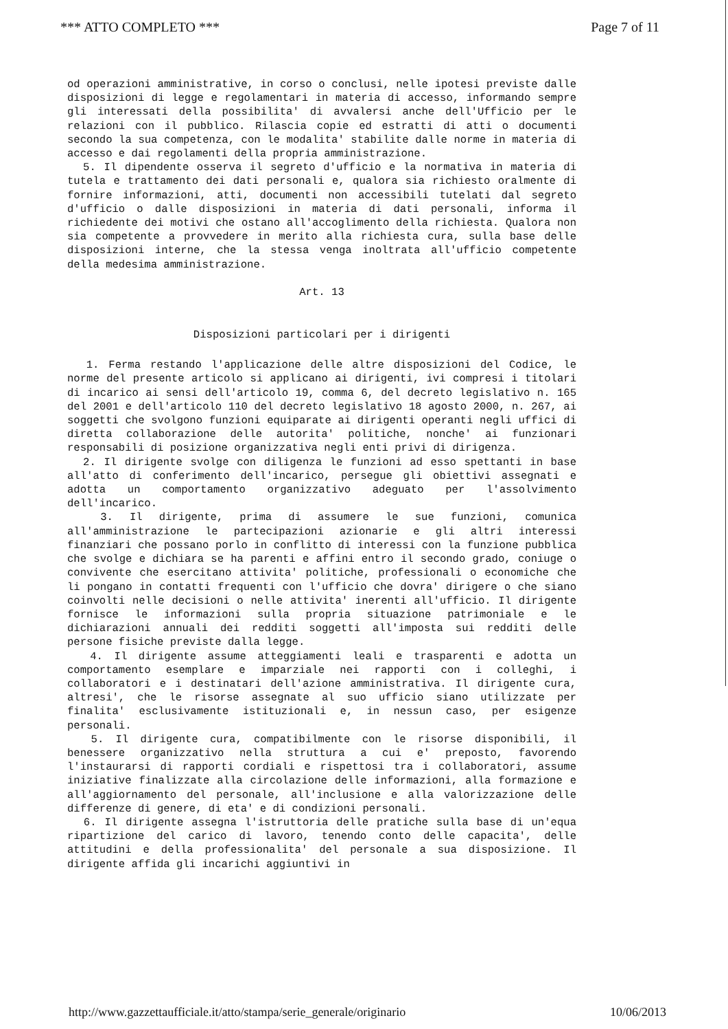*** ATTO COMPLETO *** Page 7 of 11
od operazioni amministrative, in corso o conclusi, nelle ipotesi previste dalle disposizioni di legge e regolamentari in materia di accesso, informando sempre gli interessati della possibilita' di avvalersi anche dell'Ufficio per le relazioni con il pubblico. Rilascia copie ed estratti di atti o documenti secondo la sua competenza, con le modalita' stabilite dalle norme in materia di accesso e dai regolamenti della propria amministrazione.
5. Il dipendente osserva il segreto d'ufficio e la normativa in materia di tutela e trattamento dei dati personali e, qualora sia richiesto oralmente di fornire informazioni, atti, documenti non accessibili tutelati dal segreto d'ufficio o dalle disposizioni in materia di dati personali, informa il richiedente dei motivi che ostano all'accoglimento della richiesta. Qualora non sia competente a provvedere in merito alla richiesta cura, sulla base delle disposizioni interne, che la stessa venga inoltrata all'ufficio competente della medesima amministrazione.
Art. 13
Disposizioni particolari per i dirigenti
1. Ferma restando l'applicazione delle altre disposizioni del Codice, le norme del presente articolo si applicano ai dirigenti, ivi compresi i titolari di incarico ai sensi dell'articolo 19, comma 6, del decreto legislativo n. 165 del 2001 e dell'articolo 110 del decreto legislativo 18 agosto 2000, n. 267, ai soggetti che svolgono funzioni equiparate ai dirigenti operanti negli uffici di diretta collaborazione delle autorita' politiche, nonche' ai funzionari responsabili di posizione organizzativa negli enti privi di dirigenza.
2. Il dirigente svolge con diligenza le funzioni ad esso spettanti in base all'atto di conferimento dell'incarico, persegue gli obiettivi assegnati e adotta un comportamento organizzativo adeguato per l'assolvimento dell'incarico.
3. Il dirigente, prima di assumere le sue funzioni, comunica all'amministrazione le partecipazioni azionarie e gli altri interessi finanziari che possano porlo in conflitto di interessi con la funzione pubblica che svolge e dichiara se ha parenti e affini entro il secondo grado, coniuge o convivente che esercitano attivita' politiche, professionali o economiche che li pongano in contatti frequenti con l'ufficio che dovra' dirigere o che siano coinvolti nelle decisioni o nelle attivita' inerenti all'ufficio. Il dirigente fornisce le informazioni sulla propria situazione patrimoniale e le dichiarazioni annuali dei redditi soggetti all'imposta sui redditi delle persone fisiche previste dalla legge.
4. Il dirigente assume atteggiamenti leali e trasparenti e adotta un comportamento esemplare e imparziale nei rapporti con i colleghi, i collaboratori e i destinatari dell'azione amministrativa. Il dirigente cura, altresi', che le risorse assegnate al suo ufficio siano utilizzate per finalita' esclusivamente istituzionali e, in nessun caso, per esigenze personali.
5. Il dirigente cura, compatibilmente con le risorse disponibili, il benessere organizzativo nella struttura a cui e' preposto, favorendo l'instaurarsi di rapporti cordiali e rispettosi tra i collaboratori, assume iniziative finalizzate alla circolazione delle informazioni, alla formazione e all'aggiornamento del personale, all'inclusione e alla valorizzazione delle differenze di genere, di eta' e di condizioni personali.
6. Il dirigente assegna l'istruttoria delle pratiche sulla base di un'equa ripartizione del carico di lavoro, tenendo conto delle capacita', delle attitudini e della professionalita' del personale a sua disposizione. Il dirigente affida gli incarichi aggiuntivi in
http://www.gazzettaufficiale.it/atto/stampa/serie_generale/originario 10/06/2013